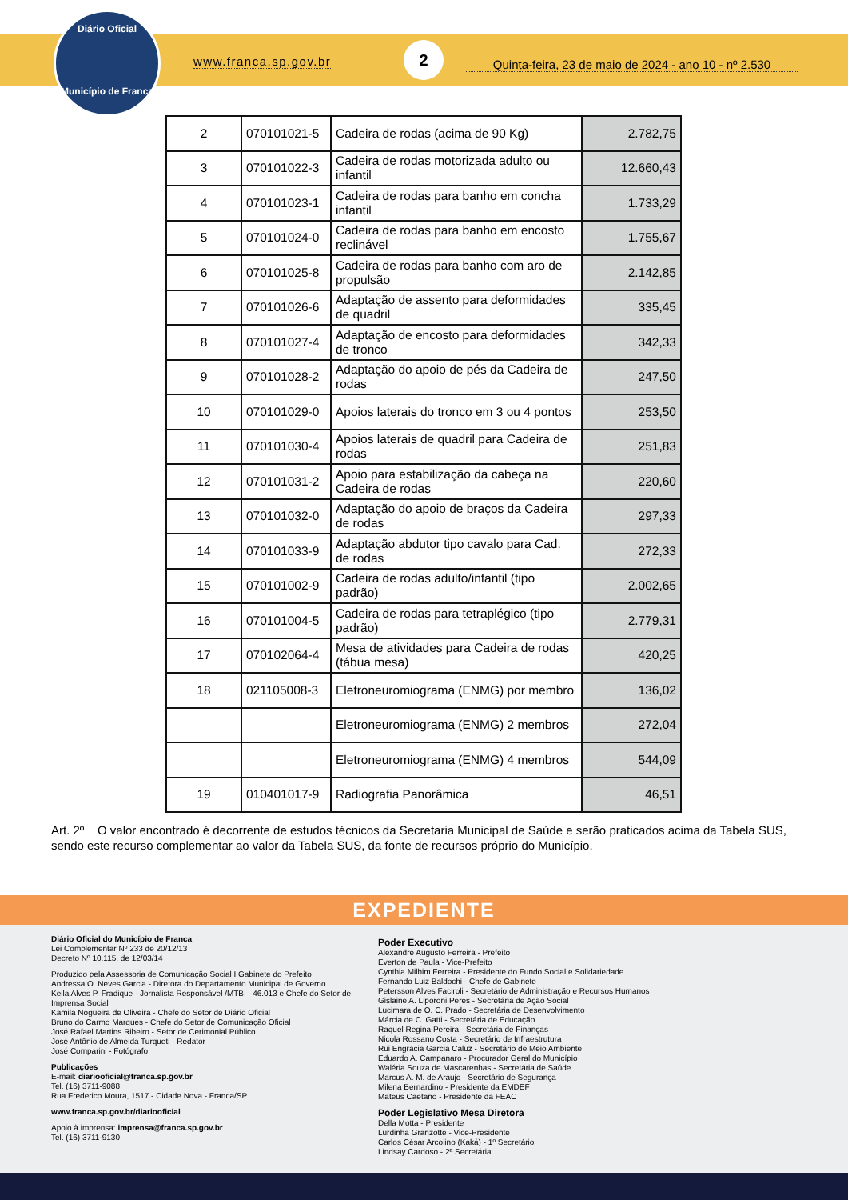Diário Oficial
Município de Franca
www.franca.sp.gov.br
2
Quinta-feira, 23 de maio de 2024 - ano 10 - nº 2.530
| 2 | 070101021-5 | Cadeira de rodas (acima de 90 Kg) | 2.782,75 |
| 3 | 070101022-3 | Cadeira de rodas motorizada adulto ou infantil | 12.660,43 |
| 4 | 070101023-1 | Cadeira de rodas para banho em concha infantil | 1.733,29 |
| 5 | 070101024-0 | Cadeira de rodas para banho em encosto reclinável | 1.755,67 |
| 6 | 070101025-8 | Cadeira de rodas para banho com aro de propulsão | 2.142,85 |
| 7 | 070101026-6 | Adaptação de assento para deformidades de quadril | 335,45 |
| 8 | 070101027-4 | Adaptação de encosto para deformidades de tronco | 342,33 |
| 9 | 070101028-2 | Adaptação do apoio de pés da Cadeira de rodas | 247,50 |
| 10 | 070101029-0 | Apoios laterais do tronco em 3 ou 4 pontos | 253,50 |
| 11 | 070101030-4 | Apoios laterais de quadril para Cadeira de rodas | 251,83 |
| 12 | 070101031-2 | Apoio para estabilização da cabeça na Cadeira de rodas | 220,60 |
| 13 | 070101032-0 | Adaptação do apoio de braços da Cadeira de rodas | 297,33 |
| 14 | 070101033-9 | Adaptação abdutor tipo cavalo para Cad. de rodas | 272,33 |
| 15 | 070101002-9 | Cadeira de rodas adulto/infantil (tipo padrão) | 2.002,65 |
| 16 | 070101004-5 | Cadeira de rodas para tetraplégico (tipo padrão) | 2.779,31 |
| 17 | 070102064-4 | Mesa de atividades para Cadeira de rodas (tábua mesa) | 420,25 |
| 18 | 021105008-3 | Eletroneuromiograma (ENMG) por membro | 136,02 |
| | | Eletroneuromiograma (ENMG) 2 membros | 272,04 |
| | | Eletroneuromiograma (ENMG) 4 membros | 544,09 |
| 19 | 010401017-9 | Radiografia Panorâmica | 46,51 |
Art. 2º O valor encontrado é decorrente de estudos técnicos da Secretaria Municipal de Saúde e serão praticados acima da Tabela SUS, sendo este recurso complementar ao valor da Tabela SUS, da fonte de recursos próprio do Município.
EXPEDIENTE
Diário Oficial do Município de Franca
Lei Complementar Nº 233 de 20/12/13
Decreto Nº 10.115, de 12/03/14
Produzido pela Assessoria de Comunicação Social I Gabinete do Prefeito
Andressa O. Neves Garcia - Diretora do Departamento Municipal de Governo
Keila Alves P. Fradique - Jornalista Responsável /MTB – 46.013 e Chefe do Setor de Imprensa Social
Kamila Nogueira de Oliveira - Chefe do Setor de Diário Oficial
Bruno do Carmo Marques - Chefe do Setor de Comunicação Oficial
José Rafael Martins Ribeiro - Setor de Cerimonial Público
José Antônio de Almeida Turqueti - Redator
José Comparini - Fotógrafo
Publicações
E-mail: diariooficial@franca.sp.gov.br
Tel. (16) 3711-9088
Rua Frederico Moura, 1517 - Cidade Nova - Franca/SP
www.franca.sp.gov.br/diariooficial
Apoio à imprensa: imprensa@franca.sp.gov.br
Tel. (16) 3711-9130
Poder Executivo
Alexandre Augusto Ferreira - Prefeito
Everton de Paula - Vice-Prefeito
Cynthia Milhim Ferreira - Presidente do Fundo Social e Solidariedade
Fernando Luiz Baldochi - Chefe de Gabinete
Petersson Alves Faciroli - Secretário de Administração e Recursos Humanos
Gislaine A. Liporoni Peres - Secretária de Ação Social
Lucimara de O. C. Prado - Secretária de Desenvolvimento
Márcia de C. Gatti - Secretária de Educação
Raquel Regina Pereira - Secretária de Finanças
Nicola Rossano Costa - Secretário de Infraestrutura
Rui Engrácia Garcia Caluz - Secretário de Meio Ambiente
Eduardo A. Campanaro - Procurador Geral do Município
Waléria Souza de Mascarenhas - Secretária de Saúde
Marcus A. M. de Araujo - Secretário de Segurança
Milena Bernardino - Presidente da EMDEF
Mateus Caetano - Presidente da FEAC
Poder Legislativo Mesa Diretora
Della Motta - Presidente
Lurdinha Granzotte - Vice-Presidente
Carlos César Arcolino (Kaká) - 1º Secretário
Lindsay Cardoso - 2ª Secretária